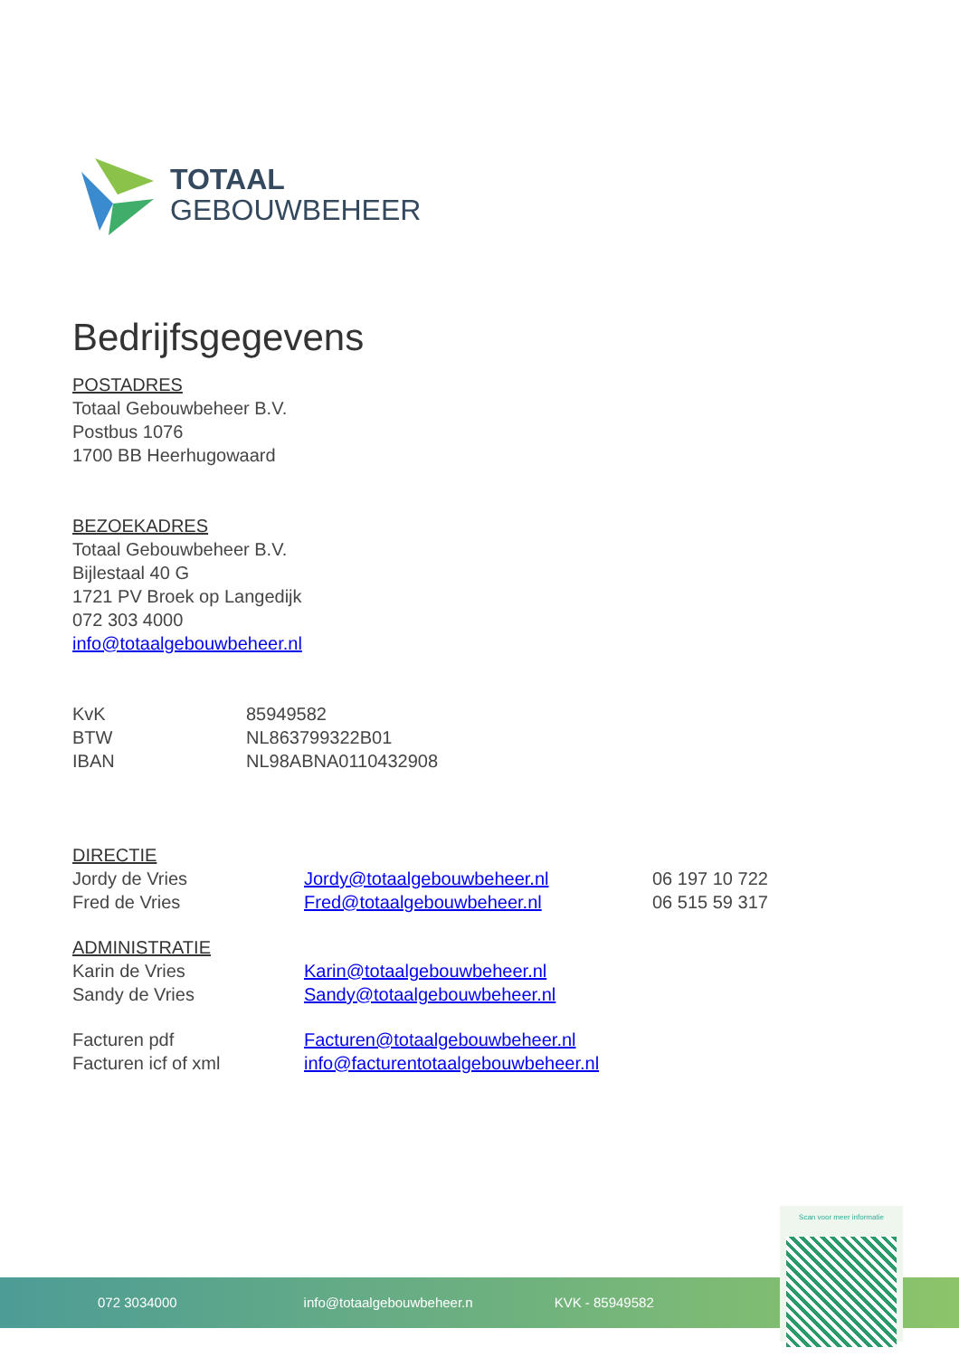TOTAAL
GEBOUWBEHEER
Bedrijfsgegevens
POSTADRES
Totaal Gebouwbeheer B.V.
Postbus 1076
1700 BB Heerhugowaard
BEZOEKADRES
Totaal Gebouwbeheer B.V.
Bijlestaal 40 G
1721 PV Broek op Langedijk
072 303 4000
info@totaalgebouwbeheer.nl
| KvK | 85949582 |
| BTW | NL863799322B01 |
| IBAN | NL98ABNA0110432908 |
| DIRECTIE | | |
| Jordy de Vries | Jordy@totaalgebouwbeheer.nl | 06 197 10 722 |
| Fred de Vries | Fred@totaalgebouwbeheer.nl | 06 515 59 317 |
| ADMINISTRATIE | | |
| Karin de Vries | Karin@totaalgebouwbeheer.nl | |
| Sandy de Vries | Sandy@totaalgebouwbeheer.nl | |
| Facturen pdf | Facturen@totaalgebouwbeheer.nl | |
| Facturen icf of xml | info@facturentotaalgebouwbeheer.nl | |
072 3034000 info@totaalgebouwbeheer.n KVK - 85949582
Scan voor meer informatie